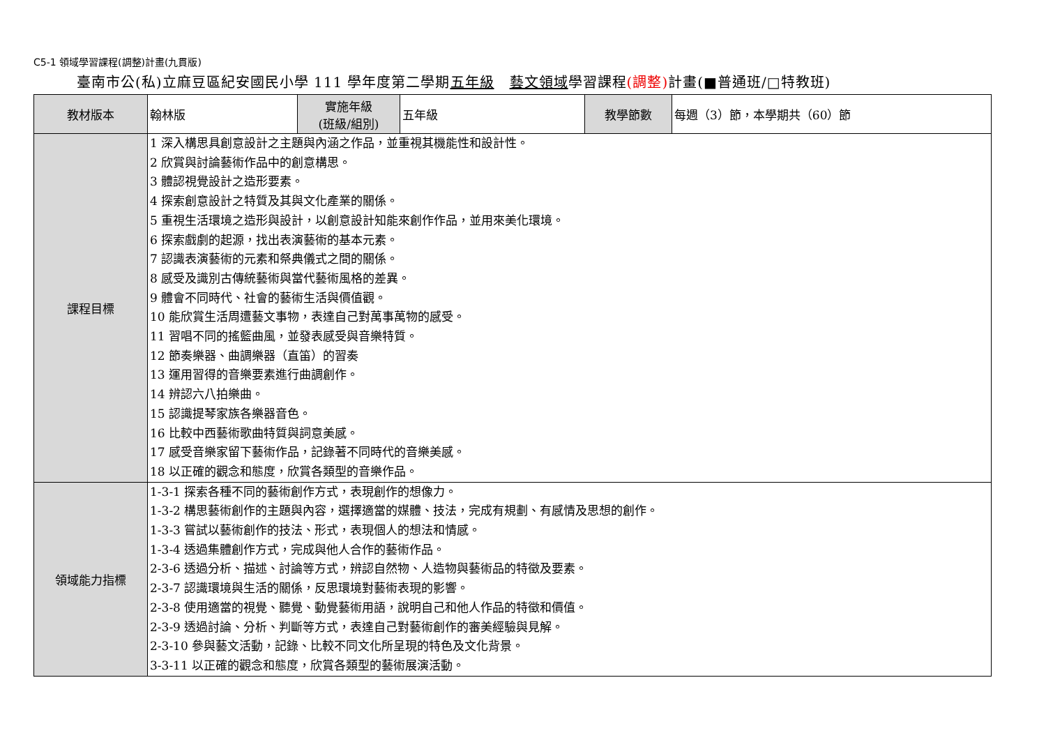C5-1 領域學習課程(調整)計畫(九貫版)
臺南市公(私)立麻豆區紀安國民小學 111 學年度第二學期五年級 藝文領域學習課程(調整) 計畫(■普通班/□特教班)
| 教材版本 | 翰林版 | 實施年級 (班級/組別) | 五年級 | 教學節數 | 每週（3）節，本學期共（60）節 |
| 課程目標 | 1 深入構思具創意設計之主題與內涵之作品，並重視其機能性和設計性。 2 欣賞與討論藝術作品中的創意構思。 3 體認視覺設計之造形要素。 4 探索創意設計之特質及其與文化產業的關係。 5 重視生活環境之造形與設計，以創意設計知能來創作作品，並用來美化環境。 6 探索戲劇的起源，找出表演藝術的基本元素。 7 認識表演藝術的元素和祭典儀式之間的關係。 8 感受及識別古傳統藝術與當代藝術風格的差異。 9 體會不同時代、社會的藝術生活與價值觀。 10 能欣賞生活周遭藝文事物，表達自己對萬事萬物的感受。 11 習唱不同的搖籃曲風，並發表感受與音樂特質。 12 節奏樂器、曲調樂器（直笛）的習奏 13 運用習得的音樂要素進行曲調創作。 14 辨認六八拍樂曲。 15 認識提琴家族各樂器音色。 16 比較中西藝術歌曲特質與詞意美感。 17 感受音樂家留下藝術作品，記錄著不同時代的音樂美感。 18 以正確的觀念和態度，欣賞各類型的音樂作品。 | | | | |
| 領域能力指標 | 1-3-1 探索各種不同的藝術創作方式，表現創作的想像力。 1-3-2 構思藝術創作的主題與內容，選擇適當的媒體、技法，完成有規劃、有感情及思想的創作。 1-3-3 嘗試以藝術創作的技法、形式，表現個人的想法和情感。 1-3-4 透過集體創作方式，完成與他人合作的藝術作品。 2-3-6 透過分析、描述、討論等方式，辨認自然物、人造物與藝術品的特徵及要素。 2-3-7 認識環境與生活的關係，反思環境對藝術表現的影響。 2-3-8 使用適當的視覺、聽覺、動覺藝術用語，說明自己和他人作品的特徵和價值。 2-3-9 透過討論、分析、判斷等方式，表達自己對藝術創作的審美經驗與見解。 2-3-10 參與藝文活動，記錄、比較不同文化所呈現的特色及文化背景。 3-3-11 以正確的觀念和態度，欣賞各類型的藝術展演活動。 | | | | |